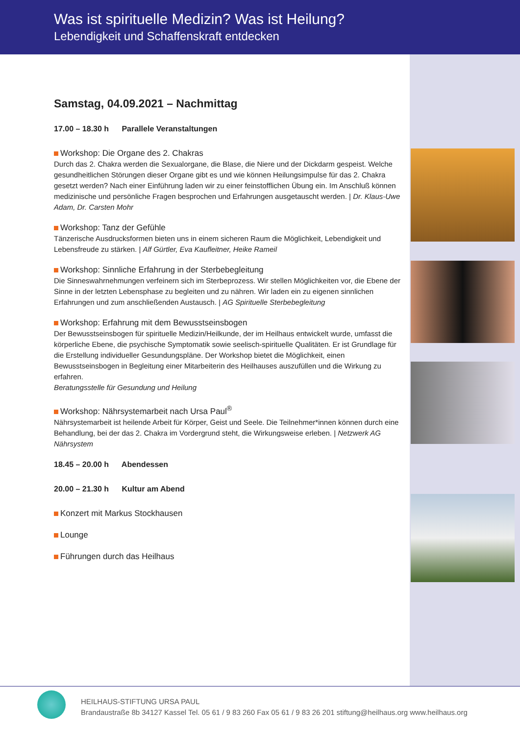Was ist spirituelle Medizin? Was ist Heilung?
Lebendigkeit und Schaffenskraft entdecken
Samstag, 04.09.2021 – Nachmittag
17.00 – 18.30 h Parallele Veranstaltungen
Workshop: Die Organe des 2. Chakras
Durch das 2. Chakra werden die Sexualorgane, die Blase, die Niere und der Dickdarm gespeist. Welche gesundheitlichen Störungen dieser Organe gibt es und wie können Heilungsimpulse für das 2. Chakra gesetzt werden? Nach einer Einführung laden wir zu einer feinstofflichen Übung ein. Im Anschluß können medizinische und persönliche Fragen besprochen und Erfahrungen ausgetauscht werden. | Dr. Klaus-Uwe Adam, Dr. Carsten Mohr
Workshop: Tanz der Gefühle
Tänzerische Ausdrucksformen bieten uns in einem sicheren Raum die Möglichkeit, Lebendigkeit und Lebensfreude zu stärken. | Alf Gürtler, Eva Kaufleitner, Heike Rameil
Workshop: Sinnliche Erfahrung in der Sterbebegleitung
Die Sinneswahrnehmungen verfeinern sich im Sterbeprozess. Wir stellen Möglichkeiten vor, die Ebene der Sinne in der letzten Lebensphase zu begleiten und zu nähren. Wir laden ein zu eigenen sinnlichen Erfahrungen und zum anschließenden Austausch. | AG Spirituelle Sterbebegleitung
Workshop: Erfahrung mit dem Bewusstseinsbogen
Der Bewusstseinsbogen für spirituelle Medizin/Heilkunde, der im Heilhaus entwickelt wurde, umfasst die körperliche Ebene, die psychische Symptomatik sowie seelisch-spirituelle Qualitäten. Er ist Grundlage für die Erstellung individueller Gesundungspläne. Der Workshop bietet die Möglichkeit, einen Bewusstseinsbogen in Begleitung einer Mitarbeiterin des Heilhauses auszufüllen und die Wirkung zu erfahren.
Beratungsstelle für Gesundung und Heilung
Workshop: Nährsystemarbeit nach Ursa Paul<sup>®</sup>
Nährsystemarbeit ist heilende Arbeit für Körper, Geist und Seele. Die Teilnehmer*innen können durch eine Behandlung, bei der das 2. Chakra im Vordergrund steht, die Wirkungsweise erleben. | Netzwerk AG Nährsystem
18.45 – 20.00 h Abendessen
20.00 – 21.30 h Kultur am Abend
Konzert mit Markus Stockhausen
Lounge
Führungen durch das Heilhaus
HEILHAUS-STIFTUNG URSA PAUL
Brandaustraße 8b 34127 Kassel Tel. 05 61 / 9 83 260 Fax 05 61 / 9 83 26 201 stiftung@heilhaus.org www.heilhaus.org